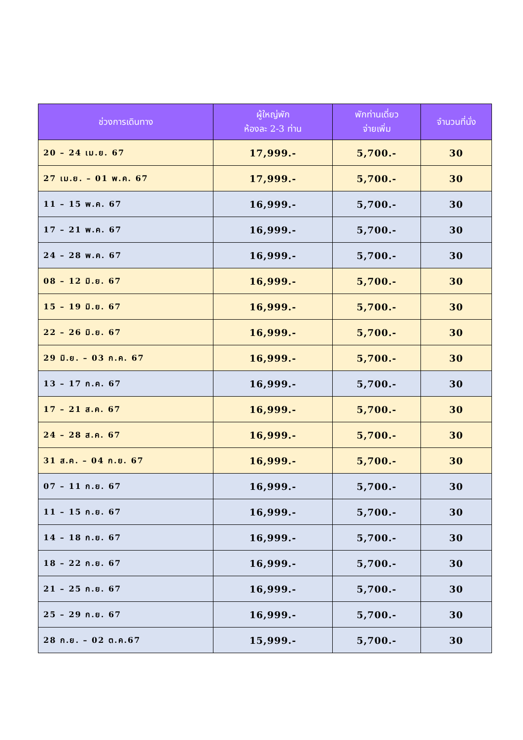| ช่วงการเดินทาง | ผู้ใหญ่พัก ห้องละ 2-3 ท่าน | พักท่านเดี่ยว จ่ายเพิ่ม | จำนวนที่นั่ง |
| --- | --- | --- | --- |
| 20 – 24 เม.ย. 67 | 17,999.- | 5,700.- | 30 |
| 27 เม.ย. – 01 พ.ค. 67 | 17,999.- | 5,700.- | 30 |
| 11 – 15 พ.ค. 67 | 16,999.- | 5,700.- | 30 |
| 17 – 21 พ.ค. 67 | 16,999.- | 5,700.- | 30 |
| 24 – 28 พ.ค. 67 | 16,999.- | 5,700.- | 30 |
| 08 – 12 มิ.ย. 67 | 16,999.- | 5,700.- | 30 |
| 15 – 19 มิ.ย. 67 | 16,999.- | 5,700.- | 30 |
| 22 – 26 มิ.ย. 67 | 16,999.- | 5,700.- | 30 |
| 29 มิ.ย. – 03 ก.ค. 67 | 16,999.- | 5,700.- | 30 |
| 13 – 17 ก.ค. 67 | 16,999.- | 5,700.- | 30 |
| 17 – 21 ส.ค. 67 | 16,999.- | 5,700.- | 30 |
| 24 – 28 ส.ค. 67 | 16,999.- | 5,700.- | 30 |
| 31 ส.ค. – 04 ก.ย. 67 | 16,999.- | 5,700.- | 30 |
| 07 – 11 ก.ย. 67 | 16,999.- | 5,700.- | 30 |
| 11 – 15 ก.ย. 67 | 16,999.- | 5,700.- | 30 |
| 14 – 18 ก.ย. 67 | 16,999.- | 5,700.- | 30 |
| 18 – 22 ก.ย. 67 | 16,999.- | 5,700.- | 30 |
| 21 – 25 ก.ย. 67 | 16,999.- | 5,700.- | 30 |
| 25 – 29 ก.ย. 67 | 16,999.- | 5,700.- | 30 |
| 28 ก.ย. – 02 ต.ค.67 | 15,999.- | 5,700.- | 30 |